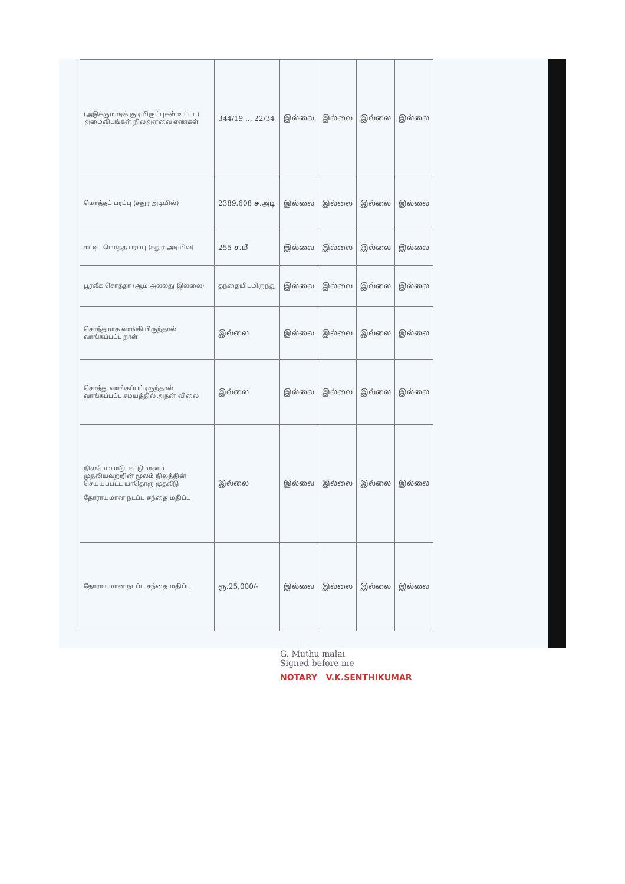| (அடுக்குமாடிக் குடியிருப்புகள் உட்பட) அமைவிடங்கள் நிலஅளவை எண்கள் | 344/19 ... 22/34 | இல்லை | இல்லை | இல்லை | இல்லை |
| மொத்தப் பரப்பு (சதுர அடியில்) | 2389.608 ச.அடி | இல்லை | இல்லை | இல்லை | இல்லை |
| கட்டிட மொத்த பரப்பு (சதுர அடியில்) | 255 ச.மீ | இல்லை | இல்லை | இல்லை | இல்லை |
| பூர்வீக சொத்தா (ஆம் அல்லது இல்லை) | தந்தையிடமிருந்து | இல்லை | இல்லை | இல்லை | இல்லை |
| சொந்தமாக வாங்கியிருந்தால் வாங்கப்பட்ட நாள் | இல்லை | இல்லை | இல்லை | இல்லை | இல்லை |
| சொத்து வாங்கப்பட்டிருந்தால் வாங்கப்பட்ட சமயத்தில் அதன் விலை | இல்லை | இல்லை | இல்லை | இல்லை | இல்லை |
| நிலமேம்பாடு, கட்டுமானம் முதலியவற்றின் மூலம் நிலத்தின் செய்யப்பட்ட யாதொரு முதலீடு தோராயமான நடப்பு சந்தை மதிப்பு | இல்லை | இல்லை | இல்லை | இல்லை | இல்லை |
| தோராயமான நடப்பு சந்தை மதிப்பு | ரூ.25,000/- | இல்லை | இல்லை | இல்லை | இல்லை |
G. Muthu malai
Signed before me
NOTARY V.K.SENTHIKUMAR